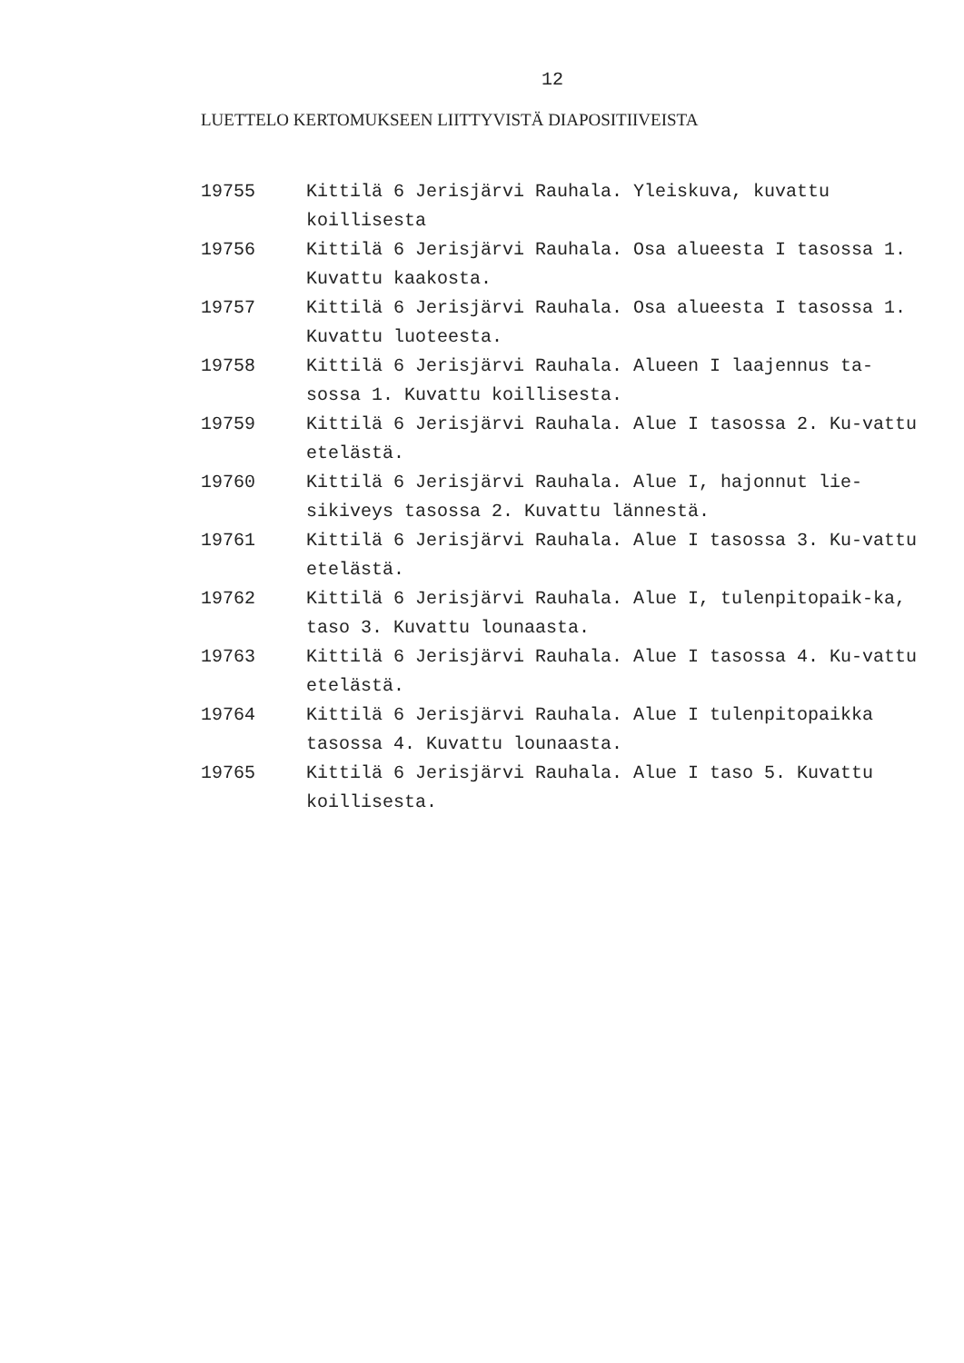12
LUETTELO KERTOMUKSEEN LIITTYVISTÄ DIAPOSITIIVEISTA
| 19755 | Kittilä 6 Jerisjärvi Rauhala. Yleiskuva, kuvattu koillisesta |
| 19756 | Kittilä 6 Jerisjärvi Rauhala. Osa alueesta I tasossa 1. Kuvattu kaakosta. |
| 19757 | Kittilä 6 Jerisjärvi Rauhala. Osa alueesta I tasossa 1. Kuvattu luoteesta. |
| 19758 | Kittilä 6 Jerisjärvi Rauhala. Alueen I laajennus ta-sossa 1. Kuvattu koillisesta. |
| 19759 | Kittilä 6 Jerisjärvi Rauhala. Alue I tasossa 2. Ku-vattu etelästä. |
| 19760 | Kittilä 6 Jerisjärvi Rauhala. Alue I, hajonnut lie-sikiveys tasossa 2. Kuvattu lännestä. |
| 19761 | Kittilä 6 Jerisjärvi Rauhala. Alue I tasossa 3. Ku-vattu etelästä. |
| 19762 | Kittilä 6 Jerisjärvi Rauhala. Alue I, tulenpitopaik-ka, taso 3. Kuvattu lounaasta. |
| 19763 | Kittilä 6 Jerisjärvi Rauhala. Alue I tasossa 4. Ku-vattu etelästä. |
| 19764 | Kittilä 6 Jerisjärvi Rauhala. Alue I tulenpitopaikka tasossa 4. Kuvattu lounaasta. |
| 19765 | Kittilä 6 Jerisjärvi Rauhala. Alue I taso 5. Kuvattu koillisesta. |